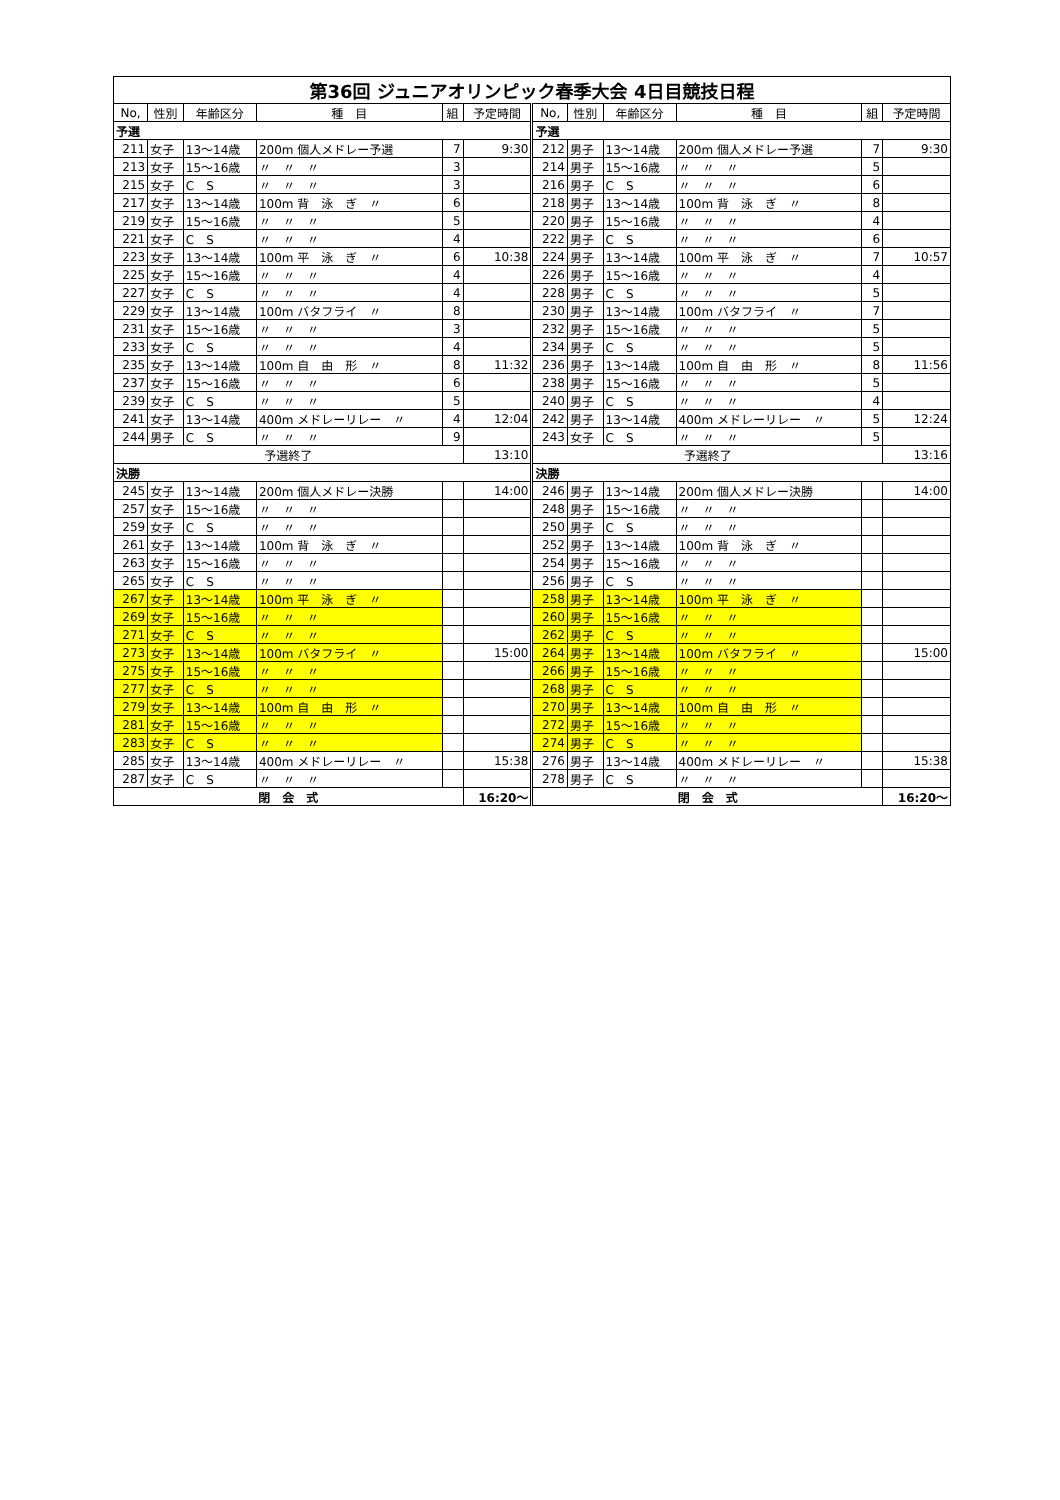| 第36回 ジュニアオリンピック春季大会 4日目競技日程 | | | | | | | | | | | |
| No, | 性別 | 年齢区分 | 種 目 | 組 | 予定時間 | No, | 性別 | 年齢区分 | 種 目 | 組 | 予定時間 |
| 予選 | | | | | | 予選 | | | | | |
| 211 | 女子 | 13～14歳 | 200m 個人メドレー予選 | 7 | 9:30 | 212 | 男子 | 13～14歳 | 200m 個人メドレー予選 | 7 | 9:30 |
| 213 | 女子 | 15～16歳 | 〃 〃 〃 | 3 | | 214 | 男子 | 15～16歳 | 〃 〃 〃 | 5 | |
| 215 | 女子 | C S | 〃 〃 〃 | 3 | | 216 | 男子 | C S | 〃 〃 〃 | 6 | |
| 217 | 女子 | 13～14歳 | 100m 背 泳 ぎ 〃 | 6 | | 218 | 男子 | 13～14歳 | 100m 背 泳 ぎ 〃 | 8 | |
| 219 | 女子 | 15～16歳 | 〃 〃 〃 | 5 | | 220 | 男子 | 15～16歳 | 〃 〃 〃 | 4 | |
| 221 | 女子 | C S | 〃 〃 〃 | 4 | | 222 | 男子 | C S | 〃 〃 〃 | 6 | |
| 223 | 女子 | 13～14歳 | 100m 平 泳 ぎ 〃 | 6 | 10:38 | 224 | 男子 | 13～14歳 | 100m 平 泳 ぎ 〃 | 7 | 10:57 |
| 225 | 女子 | 15～16歳 | 〃 〃 〃 | 4 | | 226 | 男子 | 15～16歳 | 〃 〃 〃 | 4 | |
| 227 | 女子 | C S | 〃 〃 〃 | 4 | | 228 | 男子 | C S | 〃 〃 〃 | 5 | |
| 229 | 女子 | 13～14歳 | 100m バタフライ 〃 | 8 | | 230 | 男子 | 13～14歳 | 100m バタフライ 〃 | 7 | |
| 231 | 女子 | 15～16歳 | 〃 〃 〃 | 3 | | 232 | 男子 | 15～16歳 | 〃 〃 〃 | 5 | |
| 233 | 女子 | C S | 〃 〃 〃 | 4 | | 234 | 男子 | C S | 〃 〃 〃 | 5 | |
| 235 | 女子 | 13～14歳 | 100m 自 由 形 〃 | 8 | 11:32 | 236 | 男子 | 13～14歳 | 100m 自 由 形 〃 | 8 | 11:56 |
| 237 | 女子 | 15～16歳 | 〃 〃 〃 | 6 | | 238 | 男子 | 15～16歳 | 〃 〃 〃 | 5 | |
| 239 | 女子 | C S | 〃 〃 〃 | 5 | | 240 | 男子 | C S | 〃 〃 〃 | 4 | |
| 241 | 女子 | 13～14歳 | 400m メドレーリレー 〃 | 4 | 12:04 | 242 | 男子 | 13～14歳 | 400m メドレーリレー 〃 | 5 | 12:24 |
| 244 | 男子 | C S | 〃 〃 〃 | 9 | | 243 | 女子 | C S | 〃 〃 〃 | 5 | |
| 予選終了 | | | | | 13:10 | 予選終了 | | | | | 13:16 |
| 決勝 | | | | | | 決勝 | | | | | |
| 245 | 女子 | 13～14歳 | 200m 個人メドレー決勝 | | 14:00 | 246 | 男子 | 13～14歳 | 200m 個人メドレー決勝 | | 14:00 |
| 257 | 女子 | 15～16歳 | 〃 〃 〃 | | | 248 | 男子 | 15～16歳 | 〃 〃 〃 | | |
| 259 | 女子 | C S | 〃 〃 〃 | | | 250 | 男子 | C S | 〃 〃 〃 | | |
| 261 | 女子 | 13～14歳 | 100m 背 泳 ぎ 〃 | | | 252 | 男子 | 13～14歳 | 100m 背 泳 ぎ 〃 | | |
| 263 | 女子 | 15～16歳 | 〃 〃 〃 | | | 254 | 男子 | 15～16歳 | 〃 〃 〃 | | |
| 265 | 女子 | C S | 〃 〃 〃 | | | 256 | 男子 | C S | 〃 〃 〃 | | |
| 267 | 女子 | 13～14歳 | 100m 平 泳 ぎ 〃 | | | 258 | 男子 | 13～14歳 | 100m 平 泳 ぎ 〃 | | |
| 269 | 女子 | 15～16歳 | 〃 〃 〃 | | | 260 | 男子 | 15～16歳 | 〃 〃 〃 | | |
| 271 | 女子 | C S | 〃 〃 〃 | | | 262 | 男子 | C S | 〃 〃 〃 | | |
| 273 | 女子 | 13～14歳 | 100m バタフライ 〃 | | 15:00 | 264 | 男子 | 13～14歳 | 100m バタフライ 〃 | | 15:00 |
| 275 | 女子 | 15～16歳 | 〃 〃 〃 | | | 266 | 男子 | 15～16歳 | 〃 〃 〃 | | |
| 277 | 女子 | C S | 〃 〃 〃 | | | 268 | 男子 | C S | 〃 〃 〃 | | |
| 279 | 女子 | 13～14歳 | 100m 自 由 形 〃 | | | 270 | 男子 | 13～14歳 | 100m 自 由 形 〃 | | |
| 281 | 女子 | 15～16歳 | 〃 〃 〃 | | | 272 | 男子 | 15～16歳 | 〃 〃 〃 | | |
| 283 | 女子 | C S | 〃 〃 〃 | | | 274 | 男子 | C S | 〃 〃 〃 | | |
| 285 | 女子 | 13～14歳 | 400m メドレーリレー 〃 | | 15:38 | 276 | 男子 | 13～14歳 | 400m メドレーリレー 〃 | | 15:38 |
| 287 | 女子 | C S | 〃 〃 〃 | | | 278 | 男子 | C S | 〃 〃 〃 | | |
| 閉 会 式 | | | | | 16:20～ | 閉 会 式 | | | | | 16:20～ |